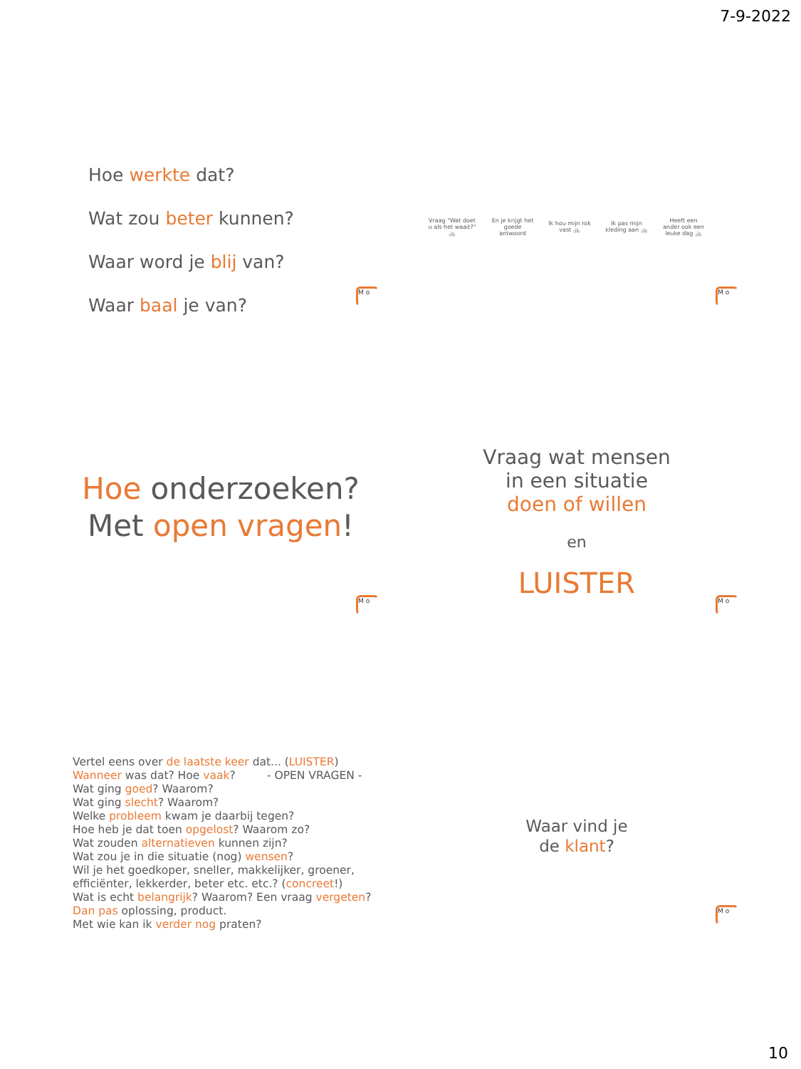7-9-2022
Hoe werkte dat?
Wat zou beter kunnen?
Waar word je blij van?
Waar baal je van?
M o
Vraag "Wat doet u als het waait?" 🚲
En je krijgt het goede antwoord
Ik hou mijn rok vast 🚲
Ik pas mijn kleding aan 🚲
Heeft een ander ook een leuke dag 🚲
M o
Hoe onderzoeken?
Met open vragen!
M o
Vraag wat mensen
in een situatie
doen of willen
en
LUISTER
M o
Vertel eens over de laatste keer dat... (LUISTER)
Wanneer was dat? Hoe vaak? - OPEN VRAGEN -
Wat ging goed? Waarom?
Wat ging slecht? Waarom?
Welke probleem kwam je daarbij tegen?
Hoe heb je dat toen opgelost? Waarom zo?
Wat zouden alternatieven kunnen zijn?
Wat zou je in die situatie (nog) wensen?
Wil je het goedkoper, sneller, makkelijker, groener, efficiënter, lekkerder, beter etc. etc.? (concreet!)
Wat is echt belangrijk? Waarom? Een vraag vergeten?
Dan pas oplossing, product.
Met wie kan ik verder nog praten?
Waar vind je
de klant?
M o
10